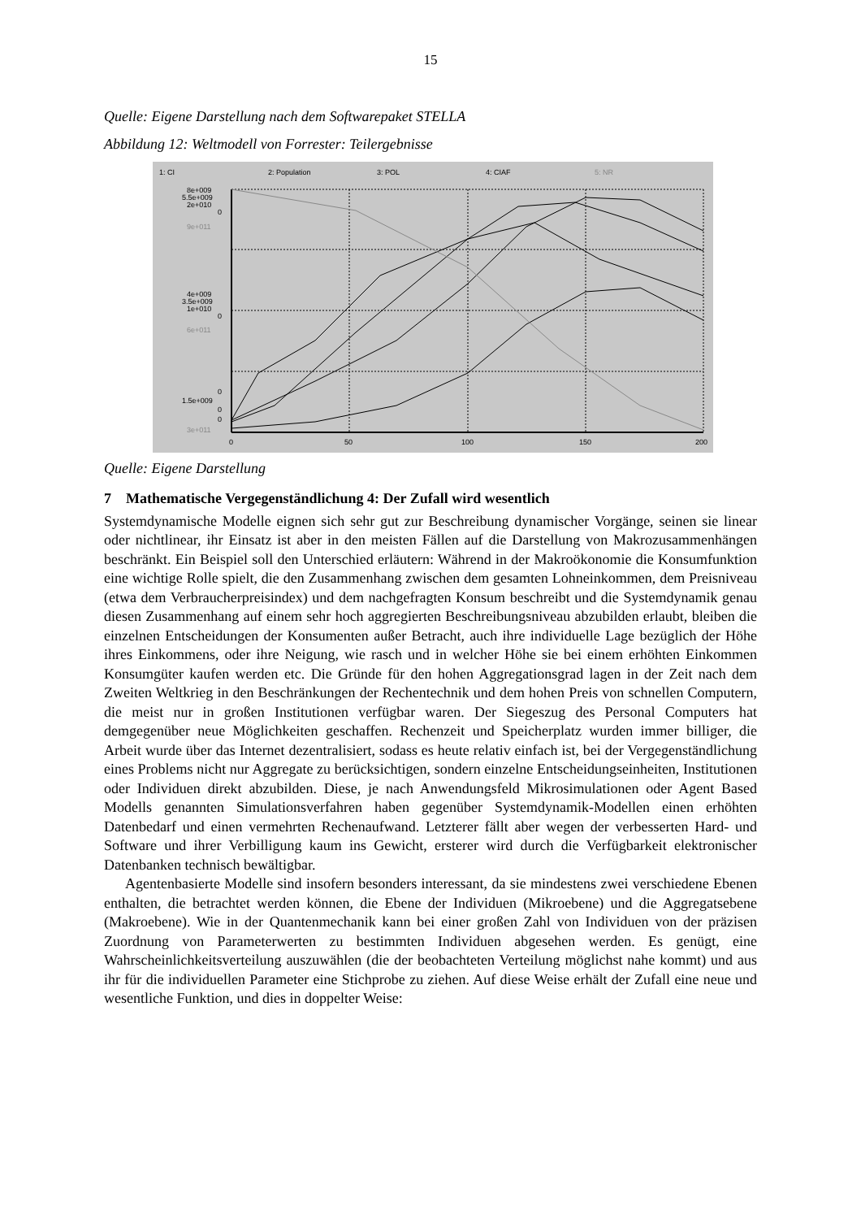15
Quelle: Eigene Darstellung nach dem Softwarepaket STELLA
Abbildung 12: Weltmodell von Forrester: Teilergebnisse
1: CI
2: Population
3: POL
4: CIAF
5: NR
8e+009
5.5e+009
2e+010
0
9e+011
4e+009
3.5e+009
1e+010
0
6e+011
0
1.5e+009
0
0
3e+011
0
50
100
150
200
Quelle: Eigene Darstellung
7 Mathematische Vergegenständlichung 4: Der Zufall wird wesentlich
Systemdynamische Modelle eignen sich sehr gut zur Beschreibung dynamischer Vorgänge, seinen sie linear oder nichtlinear, ihr Einsatz ist aber in den meisten Fällen auf die Darstellung von Makrozusammenhängen beschränkt. Ein Beispiel soll den Unterschied erläutern: Während in der Makroökonomie die Konsumfunktion eine wichtige Rolle spielt, die den Zusammenhang zwischen dem gesamten Lohneinkommen, dem Preisniveau (etwa dem Verbraucherpreisindex) und dem nachgefragten Konsum beschreibt und die Systemdynamik genau diesen Zusammenhang auf einem sehr hoch aggregierten Beschreibungsniveau abzubilden erlaubt, bleiben die einzelnen Entscheidungen der Konsumenten außer Betracht, auch ihre individuelle Lage bezüglich der Höhe ihres Einkommens, oder ihre Neigung, wie rasch und in welcher Höhe sie bei einem erhöhten Einkommen Konsumgüter kaufen werden etc. Die Gründe für den hohen Aggregationsgrad lagen in der Zeit nach dem Zweiten Weltkrieg in den Beschränkungen der Rechentechnik und dem hohen Preis von schnellen Computern, die meist nur in großen Institutionen verfügbar waren. Der Siegeszug des Personal Computers hat demgegenüber neue Möglichkeiten geschaffen. Rechenzeit und Speicherplatz wurden immer billiger, die Arbeit wurde über das Internet dezentralisiert, sodass es heute relativ einfach ist, bei der Vergegenständlichung eines Problems nicht nur Aggregate zu berücksichtigen, sondern einzelne Entscheidungseinheiten, Institutionen oder Individuen direkt abzubilden. Diese, je nach Anwendungsfeld Mikrosimulationen oder Agent Based Modells genannten Simulationsverfahren haben gegenüber Systemdynamik-Modellen einen erhöhten Datenbedarf und einen vermehrten Rechenaufwand. Letzterer fällt aber wegen der verbesserten Hard- und Software und ihrer Verbilligung kaum ins Gewicht, ersterer wird durch die Verfügbarkeit elektronischer Datenbanken technisch bewältigbar.
Agentenbasierte Modelle sind insofern besonders interessant, da sie mindestens zwei verschiedene Ebenen enthalten, die betrachtet werden können, die Ebene der Individuen (Mikroebene) und die Aggregatsebene (Makroebene). Wie in der Quantenmechanik kann bei einer großen Zahl von Individuen von der präzisen Zuordnung von Parameterwerten zu bestimmten Individuen abgesehen werden. Es genügt, eine Wahrscheinlichkeitsverteilung auszuwählen (die der beobachteten Verteilung möglichst nahe kommt) und aus ihr für die individuellen Parameter eine Stichprobe zu ziehen. Auf diese Weise erhält der Zufall eine neue und wesentliche Funktion, und dies in doppelter Weise: